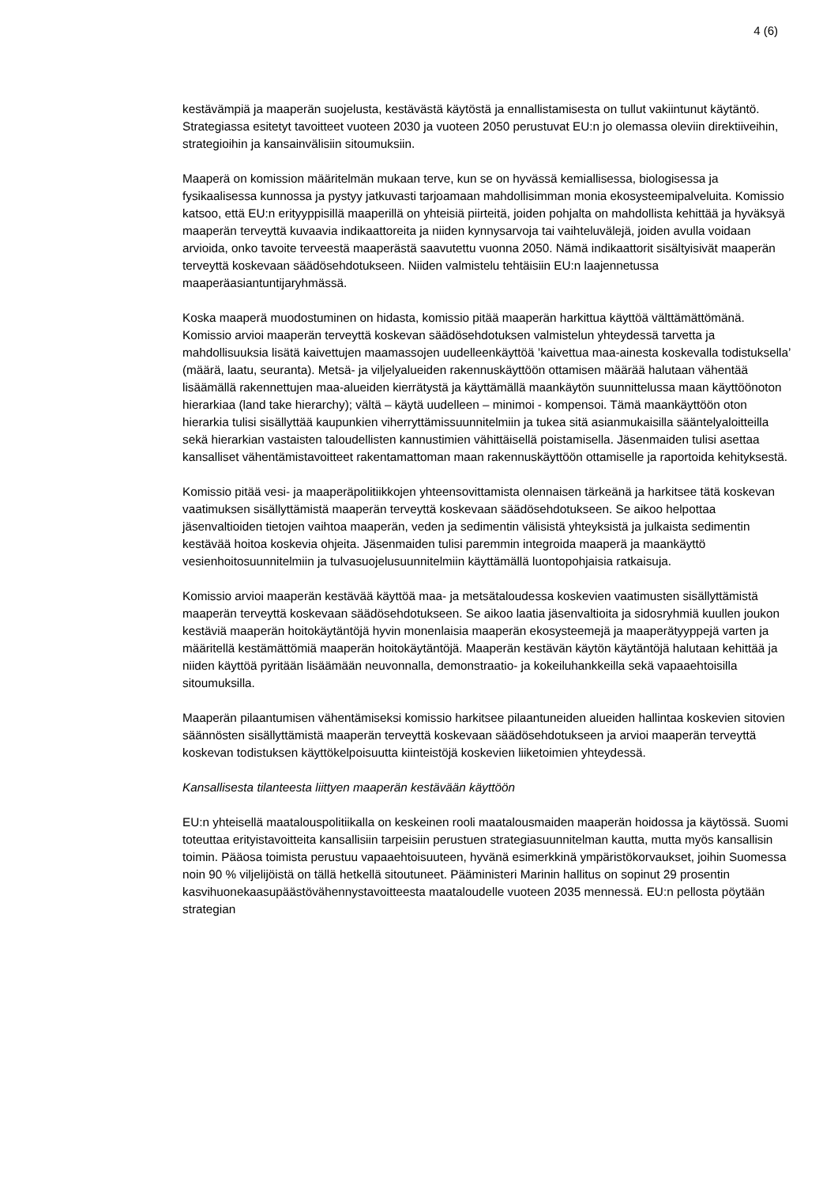4 (6)
kestävämpiä ja maaperän suojelusta, kestävästä käytöstä ja ennallistamisesta on tullut vakiintunut käytäntö. Strategiassa esitetyt tavoitteet vuoteen 2030 ja vuoteen 2050 perustuvat EU:n jo olemassa oleviin direktiiveihin, strategioihin ja kansainvälisiin sitoumuksiin.
Maaperä on komission määritelmän mukaan terve, kun se on hyvässä kemiallisessa, biologisessa ja fysikaalisessa kunnossa ja pystyy jatkuvasti tarjoamaan mahdollisimman monia ekosysteemipalveluita. Komissio katsoo, että EU:n erityyppisillä maaperillä on yhteisiä piirteitä, joiden pohjalta on mahdollista kehittää ja hyväksyä maaperän terveyttä kuvaavia indikaattoreita ja niiden kynnysarvoja tai vaihteluvälejä, joiden avulla voidaan arvioida, onko tavoite terveestä maaperästä saavutettu vuonna 2050. Nämä indikaattorit sisältyisivät maaperän terveyttä koskevaan säädösehdotukseen. Niiden valmistelu tehtäisiin EU:n laajennetussa maaperäasiantuntijaryhmässä.
Koska maaperä muodostuminen on hidasta, komissio pitää maaperän harkittua käyttöä välttämättömänä. Komissio arvioi maaperän terveyttä koskevan säädösehdotuksen valmistelun yhteydessä tarvetta ja mahdollisuuksia lisätä kaivettujen maamassojen uudelleenkäyttöä ’kaivettua maa-ainesta koskevalla todistuksella’ (määrä, laatu, seuranta). Metsä- ja viljelyalueiden rakennuskäyttöön ottamisen määrää halutaan vähentää lisäämällä rakennettujen maa-alueiden kierrätystä ja käyttämällä maankäytön suunnittelussa maan käyttöönoton hierarkiaa (land take hierarchy); vältä – käytä uudelleen – minimoi - kompensoi. Tämä maankäyttöön oton hierarkia tulisi sisällyttää kaupunkien viherryttämissuunnitelmiin ja tukea sitä asianmukaisilla sääntelyaloitteilla sekä hierarkian vastaisten taloudellisten kannustimien vähittäisellä poistamisella. Jäsenmaiden tulisi asettaa kansalliset vähentämistavoitteet rakentamattoman maan rakennuskäyttöön ottamiselle ja raportoida kehityksestä.
Komissio pitää vesi- ja maaperäpolitiikkojen yhteensovittamista olennaisen tärkeänä ja harkitsee tätä koskevan vaatimuksen sisällyttämistä maaperän terveyttä koskevaan säädösehdotukseen. Se aikoo helpottaa jäsenvaltioiden tietojen vaihtoa maaperän, veden ja sedimentin välisistä yhteyksistä ja julkaista sedimentin kestävää hoitoa koskevia ohjeita. Jäsenmaiden tulisi paremmin integroida maaperä ja maankäyttö vesienhoitosuunnitelmiin ja tulvasuojelusuunnitelmiin käyttämällä luontopohjaisia ratkaisuja.
Komissio arvioi maaperän kestävää käyttöä maa- ja metsätaloudessa koskevien vaatimusten sisällyttämistä maaperän terveyttä koskevaan säädösehdotukseen. Se aikoo laatia jäsenvaltioita ja sidosryhmiä kuullen joukon kestäviä maaperän hoitokäytäntöjä hyvin monenlaisia maaperän ekosysteemejä ja maaperätyyppejä varten ja määritellä kestämättömiä maaperän hoitokäytäntöjä. Maaperän kestävän käytön käytäntöjä halutaan kehittää ja niiden käyttöä pyritään lisäämään neuvonnalla, demonstraatio- ja kokeiluhankkeilla sekä vapaaehtoisilla sitoumuksilla.
Maaperän pilaantumisen vähentämiseksi komissio harkitsee pilaantuneiden alueiden hallintaa koskevien sitovien säännösten sisällyttämistä maaperän terveyttä koskevaan säädösehdotukseen ja arvioi maaperän terveyttä koskevan todistuksen käyttökelpoisuutta kiinteistöjä koskevien liiketoimien yhteydessä.
Kansallisesta tilanteesta liittyen maaperän kestävään käyttöön
EU:n yhteisellä maatalouspolitiikalla on keskeinen rooli maatalousmaiden maaperän hoidossa ja käytössä. Suomi toteuttaa erityistavoitteita kansallisiin tarpeisiin perustuen strategiasuunnitelman kautta, mutta myös kansallisin toimin. Pääosa toimista perustuu vapaaehtoisuuteen, hyvänä esimerkkinä ympäristökorvaukset, joihin Suomessa noin 90 % viljelijöistä on tällä hetkellä sitoutuneet. Pääministeri Marinin hallitus on sopinut 29 prosentin kasvihuonekaasupäästövähennystavoitteesta maataloudelle vuoteen 2035 mennessä. EU:n pellosta pöytään strategian